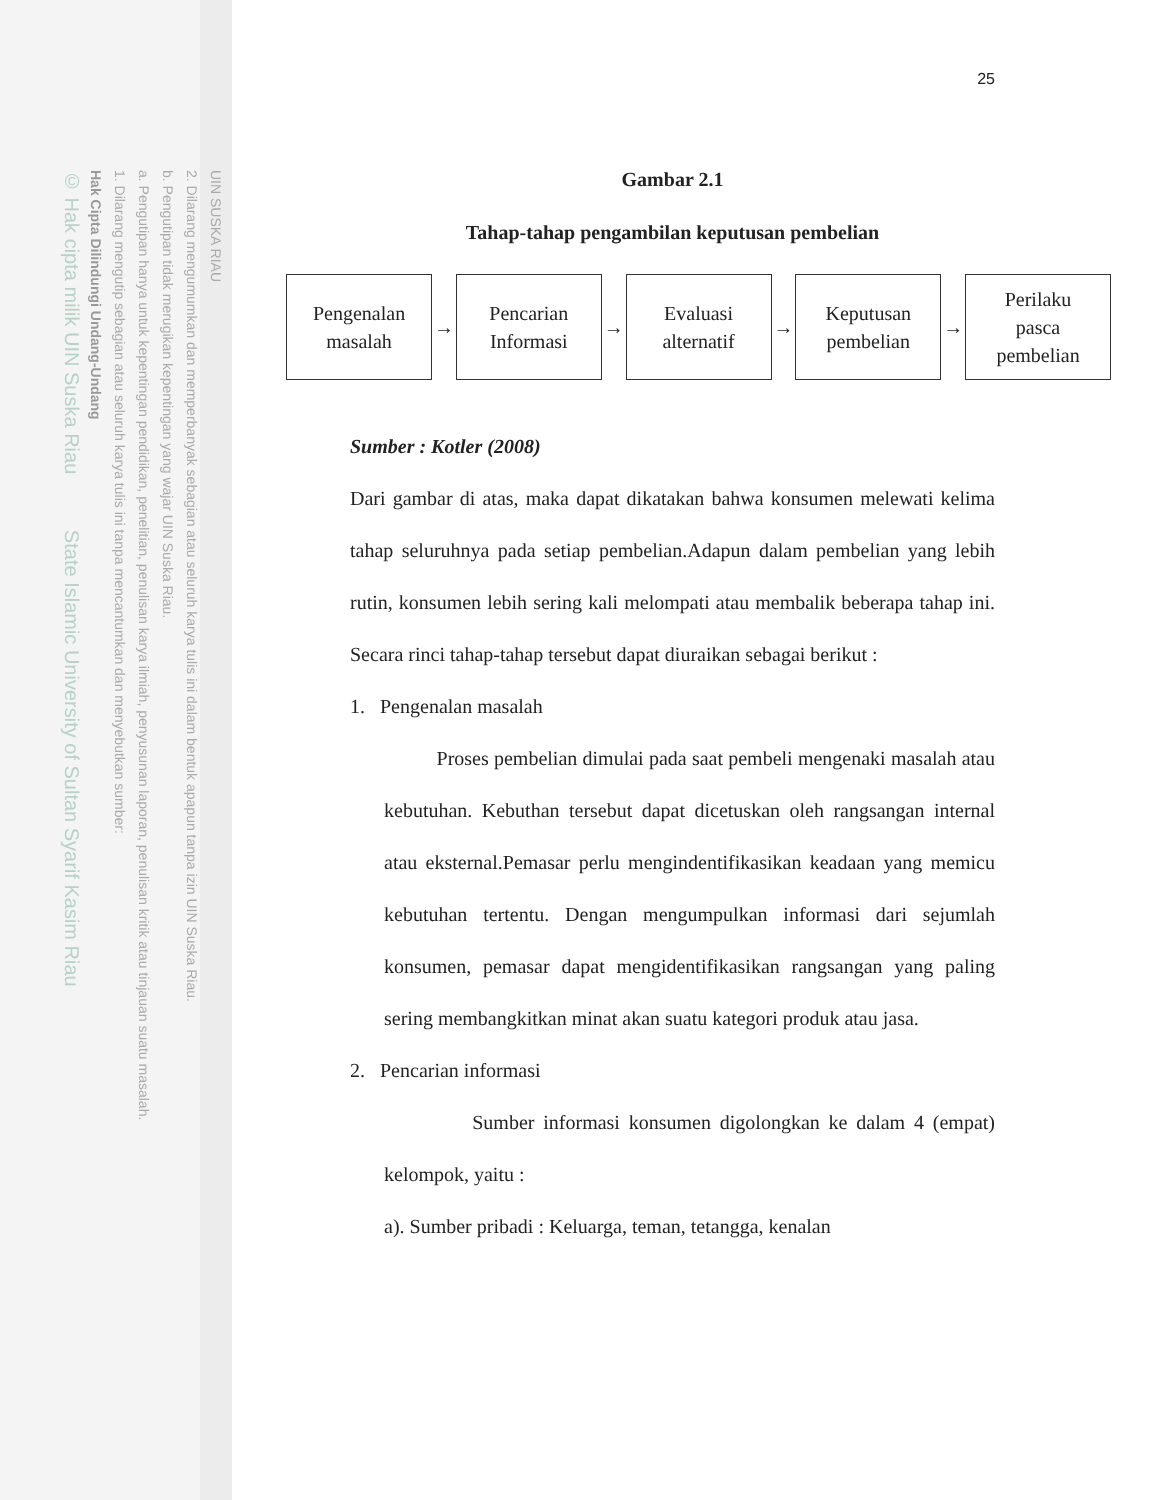UIN SUSKA RIAU
2. Dilarang mengumumkan dan memperbanyak sebagian atau seluruh karya tulis ini dalam bentuk apapun tanpa izin UIN Suska Riau.
b. Pengutipan tidak merugikan kepentingan yang wajar UIN Suska Riau.
a. Pengutipan hanya untuk kepentingan pendidikan, penelitian, penulisan karya ilmiah, penyusunan laporan, penulisan kritik atau tinjauan suatu masalah.
1. Dilarang mengutip sebagian atau seluruh karya tulis ini tanpa mencantumkan dan menyebutkan sumber:
Hak Cipta Dilindungi Undang-Undang
© Hak cipta milik UIN Suska Riau State Islamic University of Sultan Syarif Kasim Riau
25
Gambar 2.1
Tahap-tahap pengambilan keputusan pembelian
Pengenalan
masalah
→
Pencarian
Informasi
→
Evaluasi
alternatif
→
Keputusan
pembelian
→
Perilaku
pasca
pembelian
Sumber : Kotler (2008)
Dari gambar di atas, maka dapat dikatakan bahwa konsumen melewati kelima tahap seluruhnya pada setiap pembelian.Adapun dalam pembelian yang lebih rutin, konsumen lebih sering kali melompati atau membalik beberapa tahap ini. Secara rinci tahap-tahap tersebut dapat diuraikan sebagai berikut :
1. Pengenalan masalah
Proses pembelian dimulai pada saat pembeli mengenaki masalah atau kebutuhan. Kebuthan tersebut dapat dicetuskan oleh rangsangan internal atau eksternal.Pemasar perlu mengindentifikasikan keadaan yang memicu kebutuhan tertentu. Dengan mengumpulkan informasi dari sejumlah konsumen, pemasar dapat mengidentifikasikan rangsangan yang paling sering membangkitkan minat akan suatu kategori produk atau jasa.
2. Pencarian informasi
Sumber informasi konsumen digolongkan ke dalam 4 (empat) kelompok, yaitu :
a). Sumber pribadi : Keluarga, teman, tetangga, kenalan